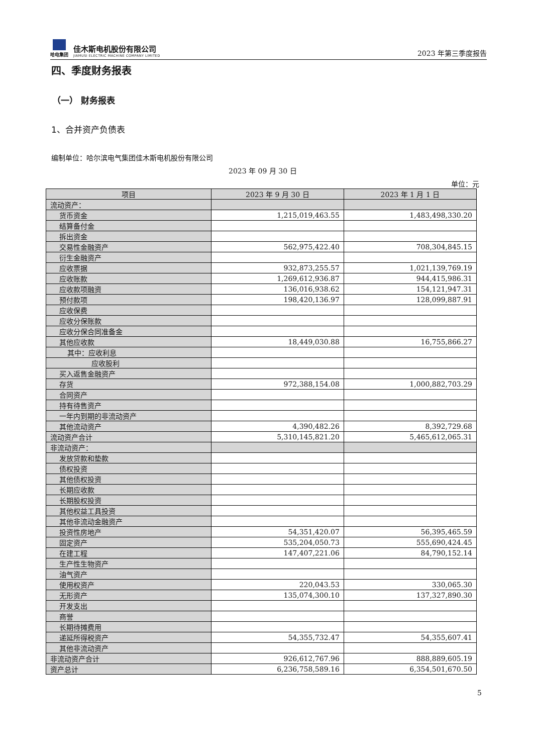哈电集团
佳木斯电机股份有限公司
JIAMUSI ELECTRIC MACHINE COMPANY LIMITED
2023 年第三季度报告
四、季度财务报表
（一） 财务报表
1、合并资产负债表
编制单位：哈尔滨电气集团佳木斯电机股份有限公司
2023 年 09 月 30 日
单位：元
| 项目 | 2023 年 9 月 30 日 | 2023 年 1 月 1 日 |
| --- | --- | --- |
| 流动资产： | | |
| 货币资金 | 1,215,019,463.55 | 1,483,498,330.20 |
| 结算备付金 | | |
| 拆出资金 | | |
| 交易性金融资产 | 562,975,422.40 | 708,304,845.15 |
| 衍生金融资产 | | |
| 应收票据 | 932,873,255.57 | 1,021,139,769.19 |
| 应收账款 | 1,269,612,936.87 | 944,415,986.31 |
| 应收款项融资 | 136,016,938.62 | 154,121,947.31 |
| 预付款项 | 198,420,136.97 | 128,099,887.91 |
| 应收保费 | | |
| 应收分保账款 | | |
| 应收分保合同准备金 | | |
| 其他应收款 | 18,449,030.88 | 16,755,866.27 |
| 其中：应收利息 | | |
| 应收股利 | | |
| 买入返售金融资产 | | |
| 存货 | 972,388,154.08 | 1,000,882,703.29 |
| 合同资产 | | |
| 持有待售资产 | | |
| 一年内到期的非流动资产 | | |
| 其他流动资产 | 4,390,482.26 | 8,392,729.68 |
| 流动资产合计 | 5,310,145,821.20 | 5,465,612,065.31 |
| 非流动资产： | | |
| 发放贷款和垫款 | | |
| 债权投资 | | |
| 其他债权投资 | | |
| 长期应收款 | | |
| 长期股权投资 | | |
| 其他权益工具投资 | | |
| 其他非流动金融资产 | | |
| 投资性房地产 | 54,351,420.07 | 56,395,465.59 |
| 固定资产 | 535,204,050.73 | 555,690,424.45 |
| 在建工程 | 147,407,221.06 | 84,790,152.14 |
| 生产性生物资产 | | |
| 油气资产 | | |
| 使用权资产 | 220,043.53 | 330,065.30 |
| 无形资产 | 135,074,300.10 | 137,327,890.30 |
| 开发支出 | | |
| 商誉 | | |
| 长期待摊费用 | | |
| 递延所得税资产 | 54,355,732.47 | 54,355,607.41 |
| 其他非流动资产 | | |
| 非流动资产合计 | 926,612,767.96 | 888,889,605.19 |
| 资产总计 | 6,236,758,589.16 | 6,354,501,670.50 |
5